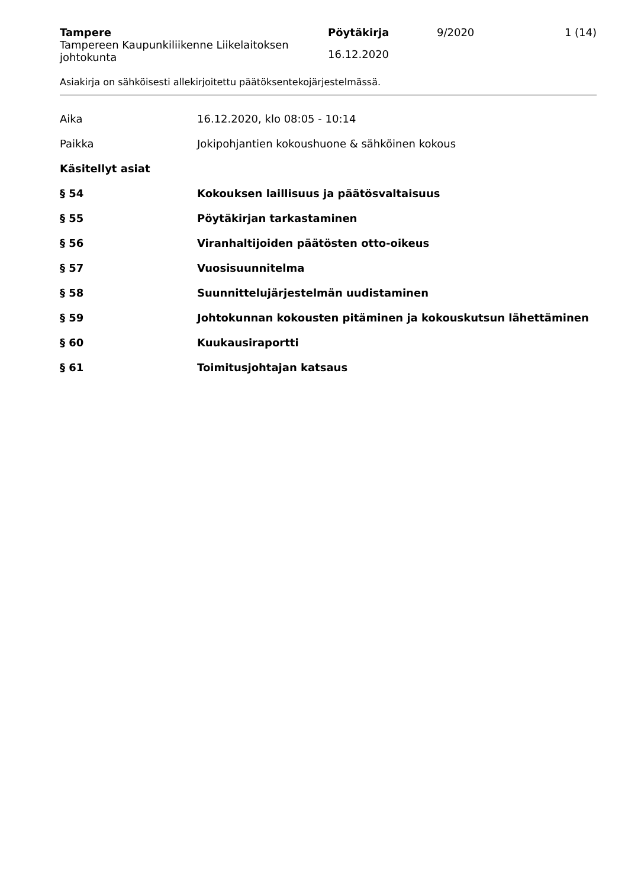Tampere
Tampereen Kaupunkiliikenne Liikelaitoksen johtokunta
Pöytäkirja
16.12.2020
9/2020 1 (14)
Asiakirja on sähköisesti allekirjoitettu päätöksentekojärjestelmässä.
Aika 16.12.2020, klo 08:05 - 10:14
Paikka
Jokipohjantien kokoushuone & sähköinen kokous
Käsitellyt asiat
§ 54 Kokouksen laillisuus ja päätösvaltaisuus
§ 55 Pöytäkirjan tarkastaminen
§ 56 Viranhaltijoiden päätösten otto-oikeus
§ 57 Vuosisuunnitelma
§ 58 Suunnittelujärjestelmän uudistaminen
§ 59 Johtokunnan kokousten pitäminen ja kokouskutsun lähettäminen
§ 60 Kuukausiraportti
§ 61 Toimitusjohtajan katsaus